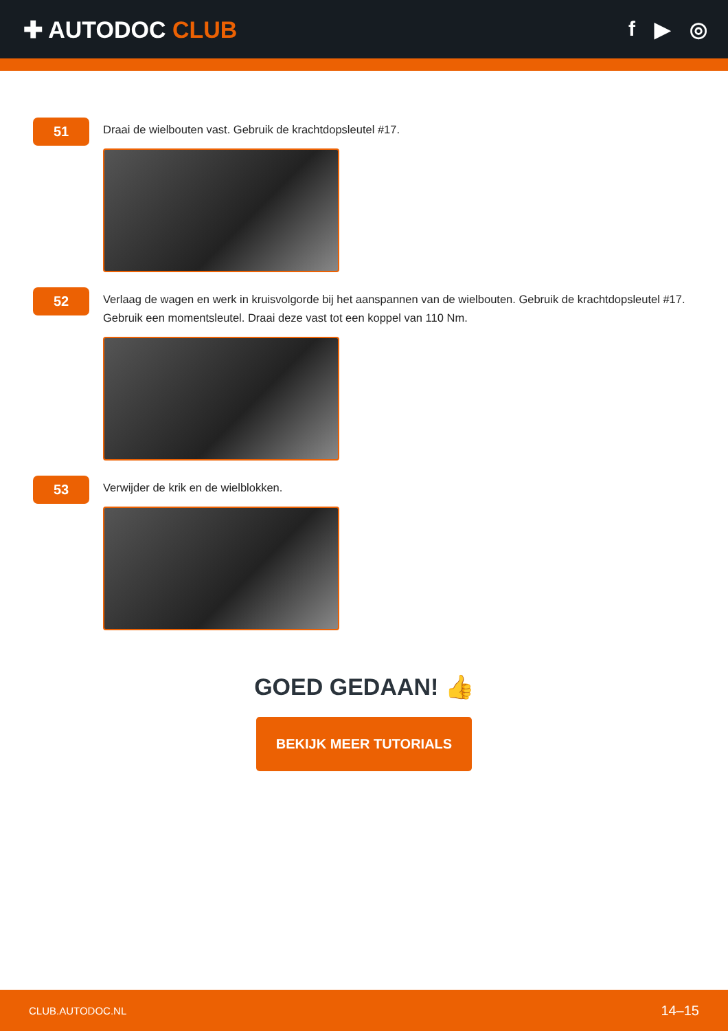✚ AUTODOC CLUB f ▶ ◎
51
Draai de wielbouten vast. Gebruik de krachtdopsleutel #17.
52
Verlaag de wagen en werk in kruisvolgorde bij het aanspannen van de wielbouten. Gebruik de krachtdopsleutel #17. Gebruik een momentsleutel. Draai deze vast tot een koppel van 110 Nm.
53
Verwijder de krik en de wielblokken.
GOED GEDAAN! 👍
BEKIJK MEER TUTORIALS
CLUB.AUTODOC.NL 14–15